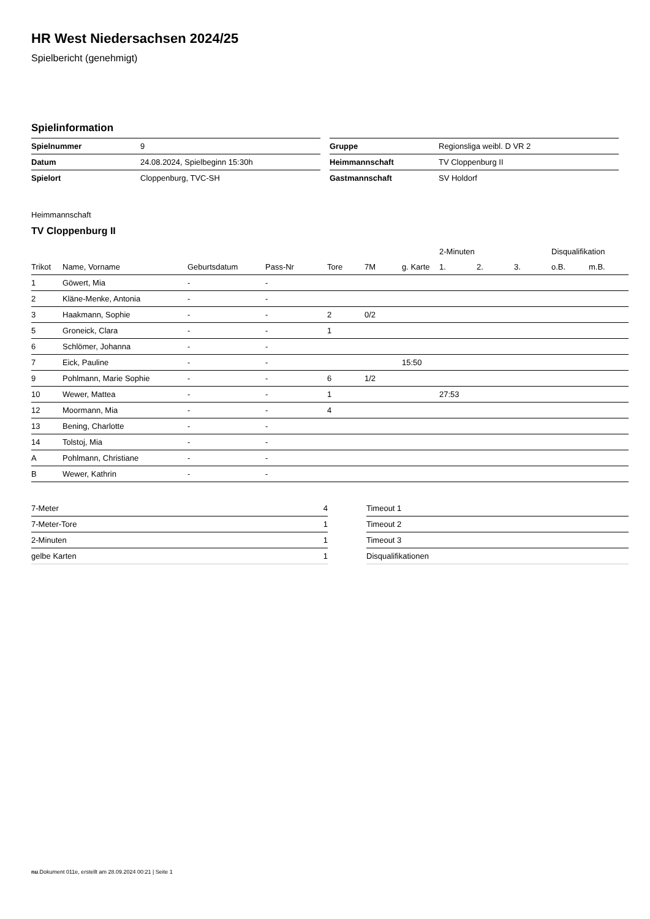HR West Niedersachsen 2024/25
Spielbericht (genehmigt)
Spielinformation
| Spielnummer | 9 |
| Datum | 24.08.2024, Spielbeginn 15:30h |
| Spielort | Cloppenburg, TVC-SH |
| Gruppe | Regionsliga weibl. D VR 2 |
| Heimmannschaft | TV Cloppenburg II |
| Gastmannschaft | SV Holdorf |
Heimmannschaft
TV Cloppenburg II
| | | | | | | | 2-Minuten | | | Disqualifikation | |
| --- | --- | --- | --- | --- | --- | --- | --- | --- | --- | --- | --- |
| Trikot | Name, Vorname | Geburtsdatum | Pass-Nr | Tore | 7M | g. Karte | 1. | 2. | 3. | o.B. | m.B. |
| 1 | Göwert, Mia | - | - | | | | | | | | |
| 2 | Kläne-Menke, Antonia | - | - | | | | | | | | |
| 3 | Haakmann, Sophie | - | - | 2 | 0/2 | | | | | | |
| 5 | Groneick, Clara | - | - | 1 | | | | | | | |
| 6 | Schlömer, Johanna | - | - | | | | | | | | |
| 7 | Eick, Pauline | - | - | | | 15:50 | | | | | |
| 9 | Pohlmann, Marie Sophie | - | - | 6 | 1/2 | | | | | | |
| 10 | Wewer, Mattea | - | - | 1 | | | 27:53 | | | | |
| 12 | Moormann, Mia | - | - | 4 | | | | | | | |
| 13 | Bening, Charlotte | - | - | | | | | | | | |
| 14 | Tolstoj, Mia | - | - | | | | | | | | |
| A | Pohlmann, Christiane | - | - | | | | | | | | |
| B | Wewer, Kathrin | - | - | | | | | | | | |
| 7-Meter | 4 |
| 7-Meter-Tore | 1 |
| 2-Minuten | 1 |
| gelbe Karten | 1 |
| Timeout 1 |
| Timeout 2 |
| Timeout 3 |
| Disqualifikationen |
nu.Dokument 011e, erstellt am 28.09.2024 00:21 | Seite 1